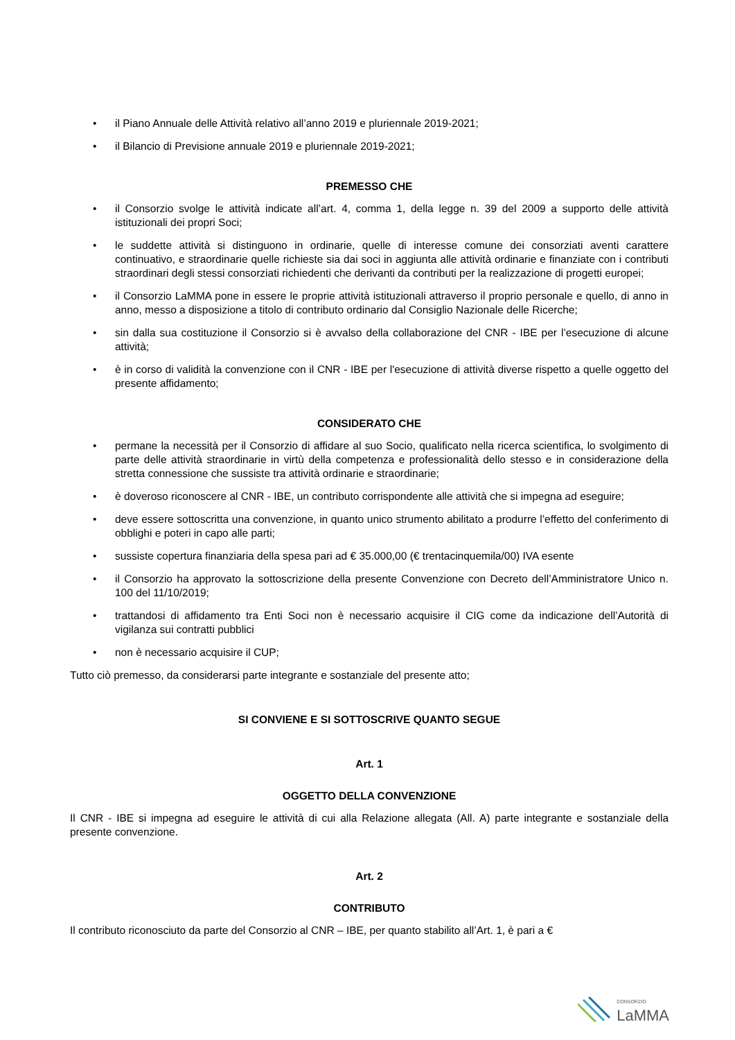• il Piano Annuale delle Attività relativo all’anno 2019 e pluriennale 2019-2021;
• il Bilancio di Previsione annuale 2019 e pluriennale 2019-2021;
PREMESSO CHE
• il Consorzio svolge le attività indicate all’art. 4, comma 1, della legge n. 39 del 2009 a supporto delle attività istituzionali dei propri Soci;
• le suddette attività si distinguono in ordinarie, quelle di interesse comune dei consorziati aventi carattere continuativo, e straordinarie quelle richieste sia dai soci in aggiunta alle attività ordinarie e finanziate con i contributi straordinari degli stessi consorziati richiedenti che derivanti da contributi per la realizzazione di progetti europei;
• il Consorzio LaMMA pone in essere le proprie attività istituzionali attraverso il proprio personale e quello, di anno in anno, messo a disposizione a titolo di contributo ordinario dal Consiglio Nazionale delle Ricerche;
• sin dalla sua costituzione il Consorzio si è avvalso della collaborazione del CNR - IBE per l’esecuzione di alcune attività;
• è in corso di validità la convenzione con il CNR - IBE per l'esecuzione di attività diverse rispetto a quelle oggetto del presente affidamento;
CONSIDERATO CHE
• permane la necessità per il Consorzio di affidare al suo Socio, qualificato nella ricerca scientifica, lo svolgimento di parte delle attività straordinarie in virtù della competenza e professionalità dello stesso e in considerazione della stretta connessione che sussiste tra attività ordinarie e straordinarie;
• è doveroso riconoscere al CNR - IBE, un contributo corrispondente alle attività che si impegna ad eseguire;
• deve essere sottoscritta una convenzione, in quanto unico strumento abilitato a produrre l’effetto del conferimento di obblighi e poteri in capo alle parti;
• sussiste copertura finanziaria della spesa pari ad € 35.000,00 (€ trentacinquemila/00) IVA esente
• il Consorzio ha approvato la sottoscrizione della presente Convenzione con Decreto dell’Amministratore Unico n. 100 del 11/10/2019;
• trattandosi di affidamento tra Enti Soci non è necessario acquisire il CIG come da indicazione dell’Autorità di vigilanza sui contratti pubblici
• non è necessario acquisire il CUP;
Tutto ciò premesso, da considerarsi parte integrante e sostanziale del presente atto;
SI CONVIENE E SI SOTTOSCRIVE QUANTO SEGUE
Art. 1
OGGETTO DELLA CONVENZIONE
Il CNR - IBE si impegna ad eseguire le attività di cui alla Relazione allegata (All. A) parte integrante e sostanziale della presente convenzione.
Art. 2
CONTRIBUTO
Il contributo riconosciuto da parte del Consorzio al CNR – IBE, per quanto stabilito all’Art. 1, è pari a €
CONSORZIO
LaMMA